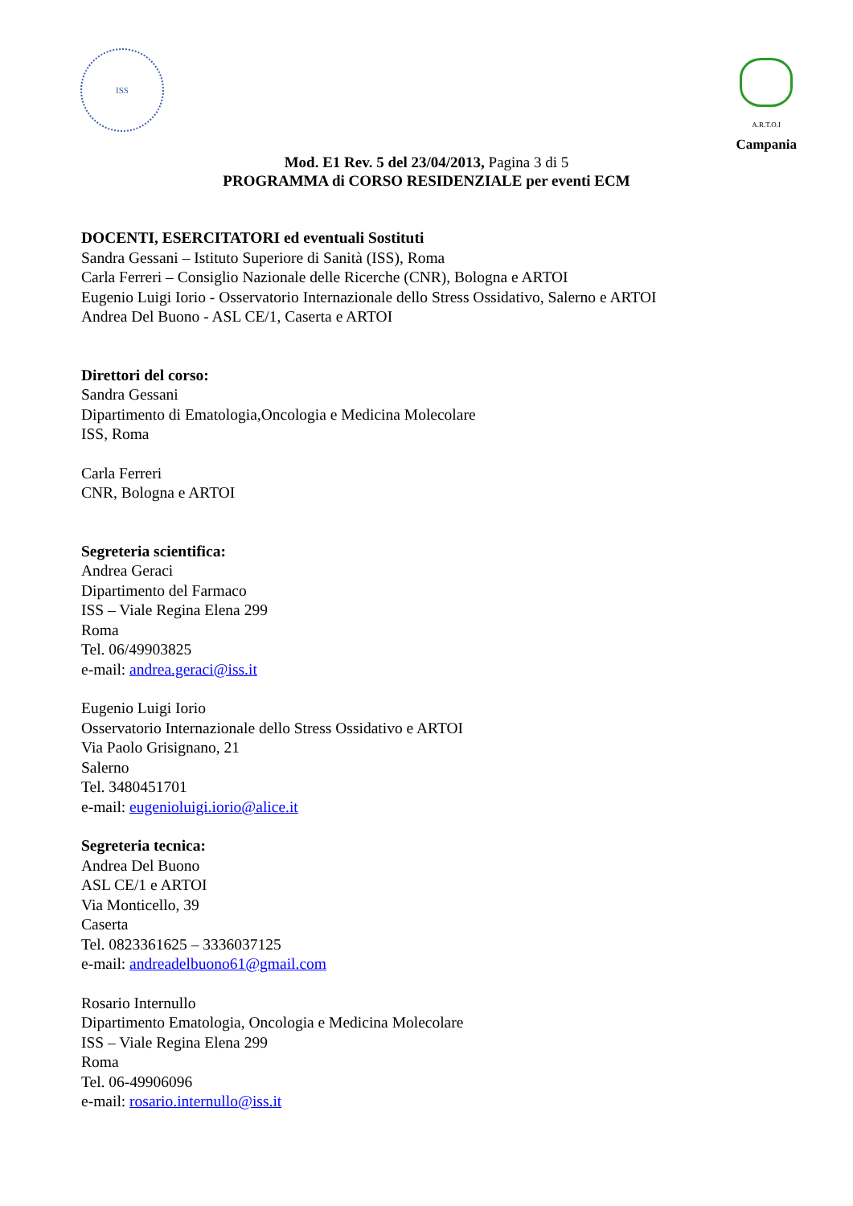ISS
A.R.T.O.I
Campania
Mod. E1 Rev. 5 del 23/04/2013, Pagina 3 di 5
PROGRAMMA di CORSO RESIDENZIALE per eventi ECM
DOCENTI, ESERCITATORI ed eventuali Sostituti
Sandra Gessani – Istituto Superiore di Sanità (ISS), Roma
Carla Ferreri – Consiglio Nazionale delle Ricerche (CNR), Bologna e ARTOI
Eugenio Luigi Iorio - Osservatorio Internazionale dello Stress Ossidativo, Salerno e ARTOI
Andrea Del Buono - ASL CE/1, Caserta e ARTOI
Direttori del corso:
Sandra Gessani
Dipartimento di Ematologia,Oncologia e Medicina Molecolare
ISS, Roma
Carla Ferreri
CNR, Bologna e ARTOI
Segreteria scientifica:
Andrea Geraci
Dipartimento del Farmaco
ISS – Viale Regina Elena 299
Roma
Tel. 06/49903825
e-mail: andrea.geraci@iss.it
Eugenio Luigi Iorio
Osservatorio Internazionale dello Stress Ossidativo e ARTOI
Via Paolo Grisignano, 21
Salerno
Tel. 3480451701
e-mail: eugenioluigi.iorio@alice.it
Segreteria tecnica:
Andrea Del Buono
ASL CE/1 e ARTOI
Via Monticello, 39
Caserta
Tel. 0823361625 – 3336037125
e-mail: andreadelbuono61@gmail.com
Rosario Internullo
Dipartimento Ematologia, Oncologia e Medicina Molecolare
ISS – Viale Regina Elena 299
Roma
Tel. 06-49906096
e-mail: rosario.internullo@iss.it